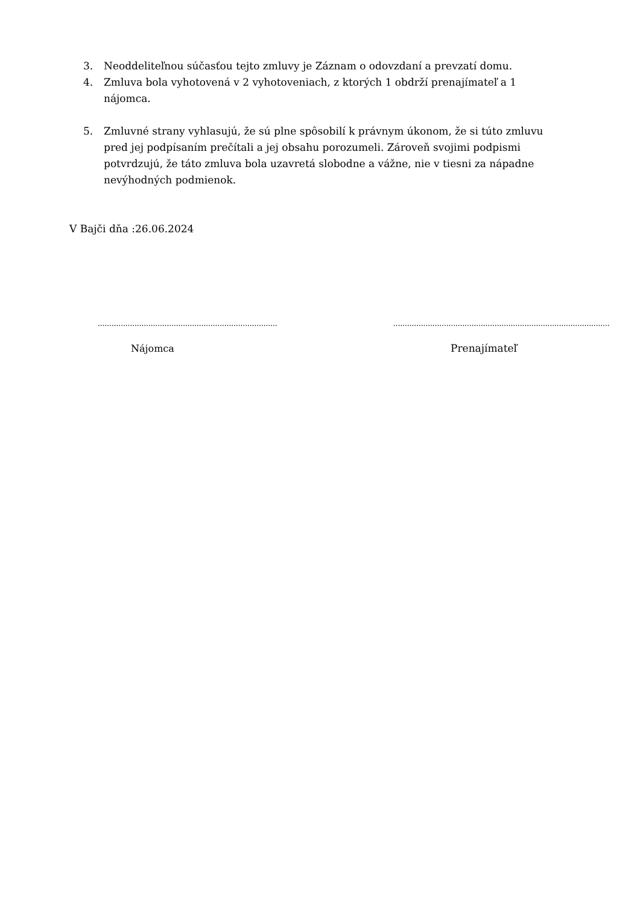3. Neoddeliteľnou súčasťou tejto zmluvy je Záznam o odovzdaní a prevzatí domu.
4. Zmluva bola vyhotovená v 2 vyhotoveniach, z ktorých 1 obdrží prenajímateľ a 1 nájomca.
5. Zmluvné strany vyhlasujú, že sú plne spôsobilí k právnym úkonom, že si túto zmluvu pred jej podpísaním prečítali a jej obsahu porozumeli. Zároveň svojimi podpismi potvrdzujú, že táto zmluva bola uzavretá slobodne a vážne, nie v tiesni za nápadne nevýhodných podmienok.
V Bajči dňa :26.06.2024
..............................................................................
..............................................................................................
Nájomca Prenajímateľ